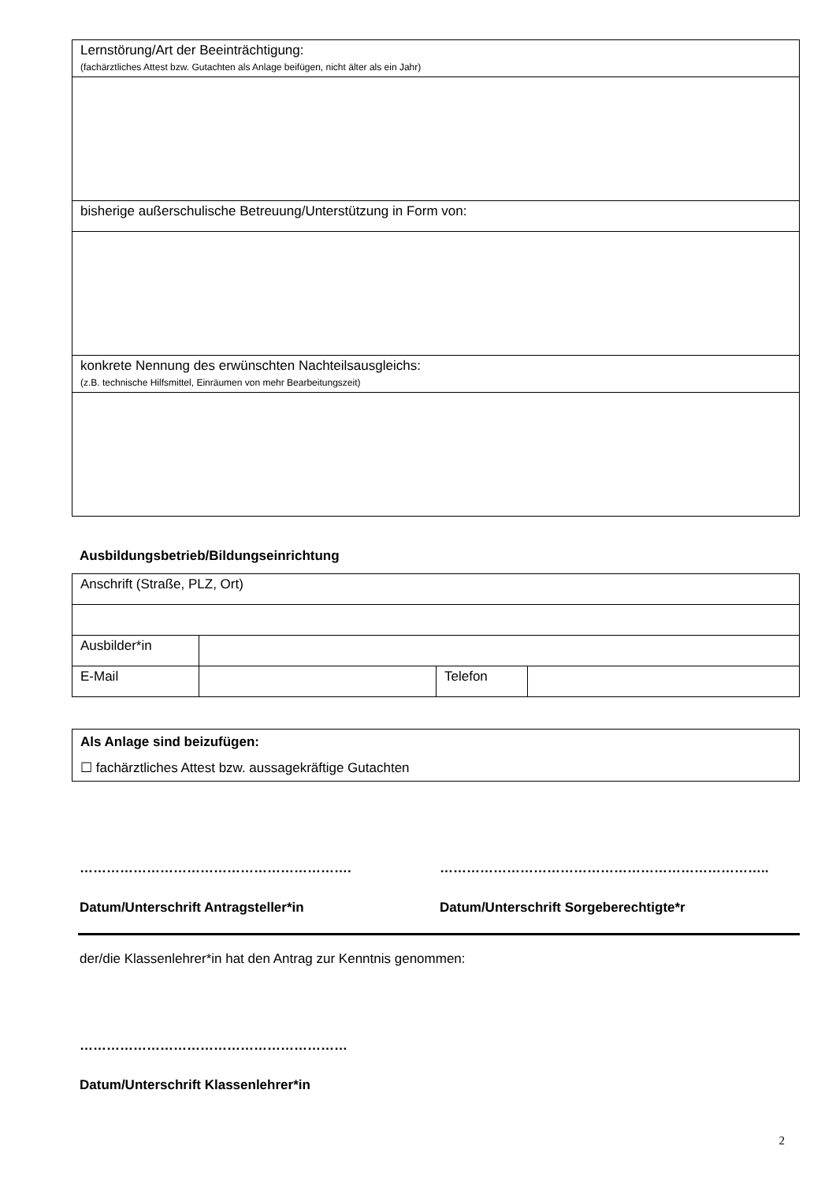| Lernstörung/Art der Beeinträchtigung: (fachärztliches Attest bzw. Gutachten als Anlage beifügen, nicht älter als ein Jahr) |
| bisherige außerschulische Betreuung/Unterstützung in Form von: |
| konkrete Nennung des erwünschten Nachteilsausgleichs: (z.B. technische Hilfsmittel, Einräumen von mehr Bearbeitungszeit) |
Ausbildungsbetrieb/Bildungseinrichtung
| Anschrift (Straße, PLZ, Ort) | | | |
| Ausbilder*in | | | |
| E-Mail | | Telefon | |
| Als Anlage sind beizufügen: ☐ fachärztliches Attest bzw. aussagekräftige Gutachten |
……………………………………………………. ………………………………………………………………..
Datum/Unterschrift Antragsteller*in Datum/Unterschrift Sorgeberechtigte*r
der/die Klassenlehrer*in hat den Antrag zur Kenntnis genommen:
……………………………………………………
Datum/Unterschrift Klassenlehrer*in
2